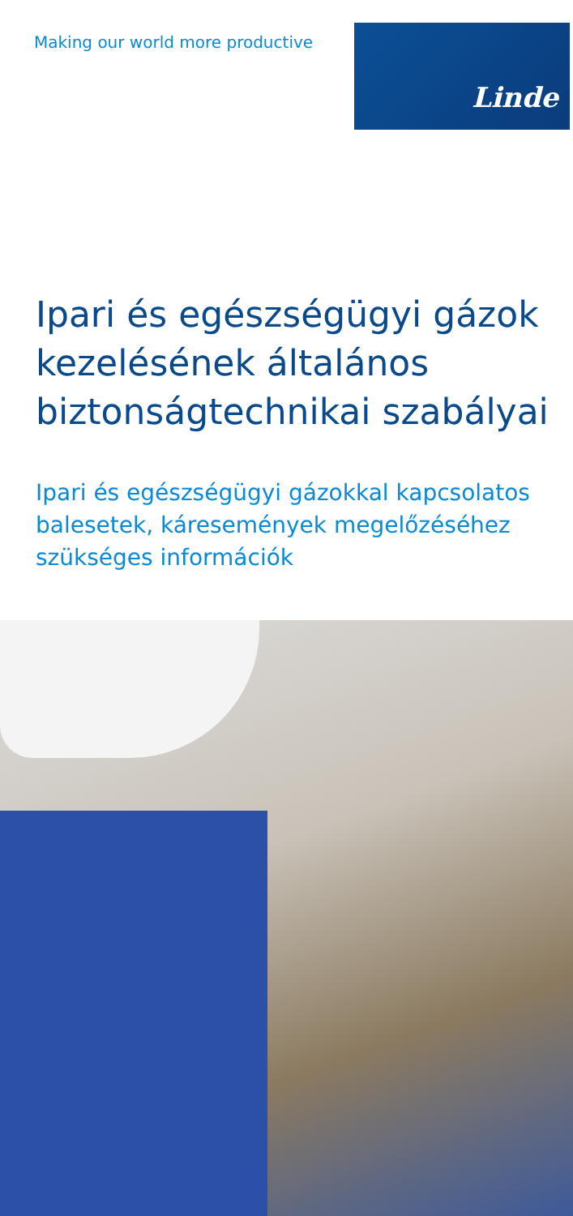Making our world more productive
Linde
Ipari és egészségügyi gázok kezelésének általános biztonságtechnikai szabályai
Ipari és egészségügyi gázokkal kapcsolatos balesetek, káresemények megelőzéséhez szükséges információk